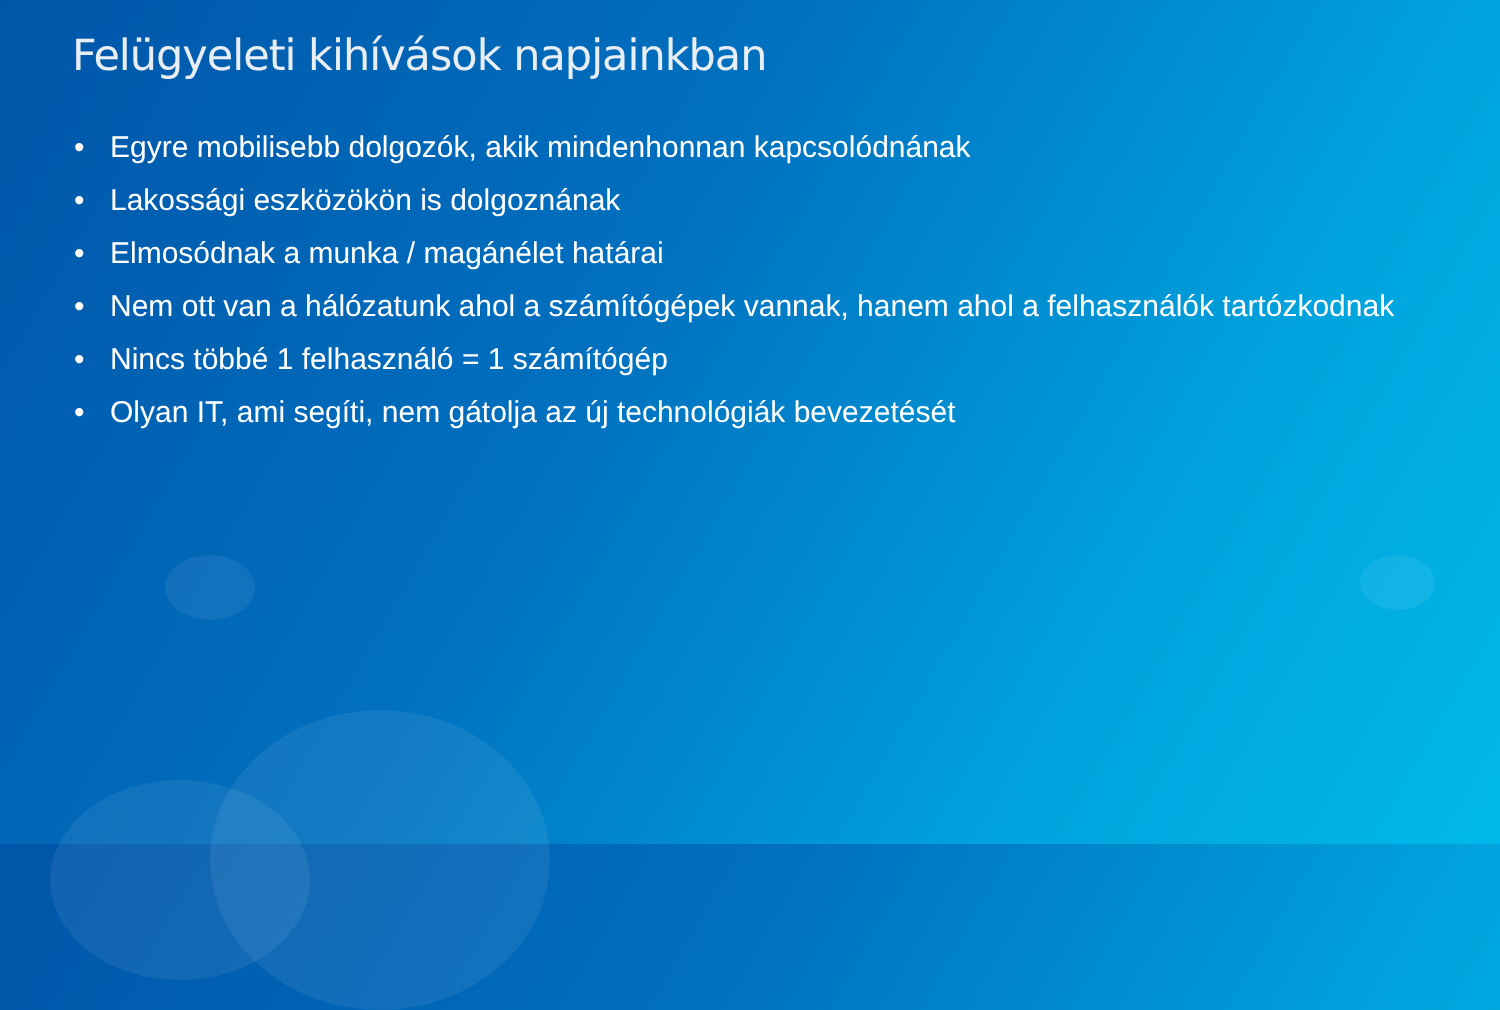Felügyeleti kihívások napjainkban
• Egyre mobilisebb dolgozók, akik mindenhonnan kapcsolódnának
• Lakossági eszközökön is dolgoznának
• Elmosódnak a munka / magánélet határai
• Nem ott van a hálózatunk ahol a számítógépek vannak, hanem ahol a felhasználók tartózkodnak
• Nincs többé 1 felhasználó = 1 számítógép
• Olyan IT, ami segíti, nem gátolja az új technológiák bevezetését